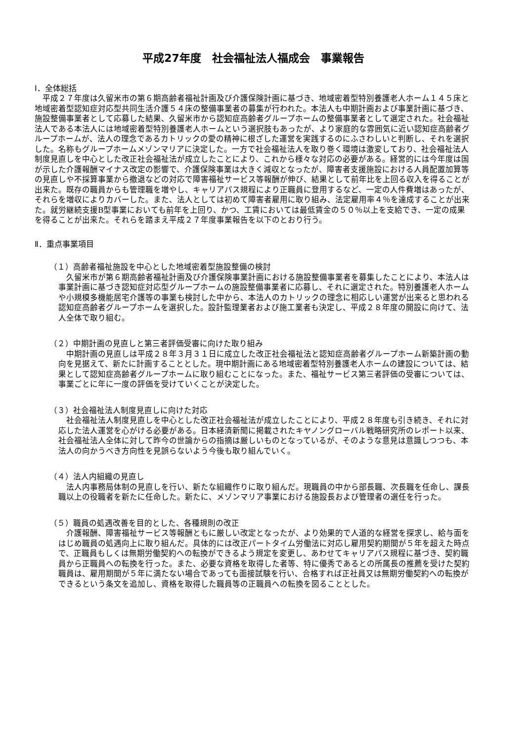平成27年度　社会福祉法人福成会　事業報告
Ⅰ．全体総括
平成２７年度は久留米市の第６期高齢者福祉計画及び介護保険計画に基づき、地域密着型特別養護老人ホーム１４５床と地域密着型認知症対応型共同生活介護５４床の整備事業者の募集が行われた。本法人も中期計画および事業計画に基づき、施設整備事業者として応募した結果、久留米市から認知症高齢者グループホームの整備事業者として選定された。社会福祉法人である本法人には地域密着型特別養護老人ホームという選択肢もあったが、より家庭的な雰囲気に近い認知症高齢者グループホームが、法人の理念であるカトリックの愛の精神に根ざした運営を実践するのにふさわしいと判断し、それを選択した。名称もグループホームメゾンマリアに決定した。一方で社会福祉法人を取り巻く環境は激変しており、社会福祉法人制度見直しを中心とした改正社会福祉法が成立したことにより、これから様々な対応の必要がある。経営的には今年度は国が示した介護報酬マイナス改定の影響で、介護保険事業は大きく減収となったが、障害者支援施設における人員配置加算等の見直しや不採算事業から撤退などの対応で障害福祉サービス等報酬が伸び、結果として前年比を上回る収入を得ることが出来た。既存の職員からも管理職を増やし、キャリアパス規程により正職員に登用するなど、一定の人件費増はあったが、それらを増収によりカバーした。また、法人としては初めて障害者雇用に取り組み、法定雇用率４％を達成することが出来た。就労継続支援B型事業においても前年を上回り、かつ、工賃においては最低賃金の５０％以上を支給でき、一定の成果を得ることが出来た。それらを踏まえ平成２７年度事業報告を以下のとおり行う。
Ⅱ．重点事業項目
（１）高齢者福祉施設を中心とした地域密着型施設整備の検討
久留米市が第６期高齢者福祉計画及び介護保険事業計画における施設整備事業者を募集したことにより、本法人は事業計画に基づき認知症対応型グループホームの施設整備事業者に応募し、それに選定された。特別養護老人ホームや小規模多機能居宅介護等の事業も検討した中から、本法人のカトリックの理念に相応しい運営が出来ると思われる認知症高齢者グループホームを選択した。設計監理業者および施工業者も決定し、平成２８年度の開設に向けて、法人全体で取り組む。
（２）中期計画の見直しと第三者評価受審に向けた取り組み
中期計画の見直しは平成２８年３月３１日に成立した改正社会福祉法と認知症高齢者グループホーム新築計画の動向を見据えて、新たに計画することとした。現中期計画にある地域密着型特別養護老人ホームの建設については、結果として認知症高齢者グループホームに取り組むことになった。また、福祉サービス第三者評価の受審については、事業ごとに年に一度の評価を受けていくことが決定した。
（３）社会福祉法人制度見直しに向けた対応
社会福祉法人制度見直しを中心とした改正社会福祉法が成立したことにより、平成２８年度も引き続き、それに対応した法人運営を心がける必要がある。日本経済新聞に掲載されたキヤノングローバル戦略研究所のレポート以来、社会福祉法人全体に対して昨今の世論からの指摘は厳しいものとなっているが、そのような意見は意識しつつも、本法人の向かうべき方向性を見誤らないよう今後も取り組んでいく。
（４）法人内組織の見直し
法人内事務局体制の見直しを行い、新たな組織作りに取り組んだ。現職員の中から部長職、次長職を任命し、課長職以上の役職者を新たに任命した。新たに、メゾンマリア事業における施設長および管理者の選任を行った。
（５）職員の処遇改善を目的とした、各種規則の改正
介護報酬、障害福祉サービス等報酬ともに厳しい改定となったが、より効果的で人道的な経営を探求し、給与面をはじめ職員の処遇向上に取り組んだ。具体的には改正パートタイム労働法に対応し雇用契約期間が５年を超えた時点で、正職員もしくは無期労働契約への転換ができるよう規定を変更し、あわせてキャリアパス規程に基づき、契約職員から正職員への転換を行った。また、必要な資格を取得した者等、特に優秀であるとの所属長の推薦を受けた契約職員は、雇用期間が５年に満たない場合であっても面接試験を行い、合格すれば正社員又は無期労働契約への転換ができるという条文を追加し、資格を取得した職員等の正職員への転換を図ることとした。